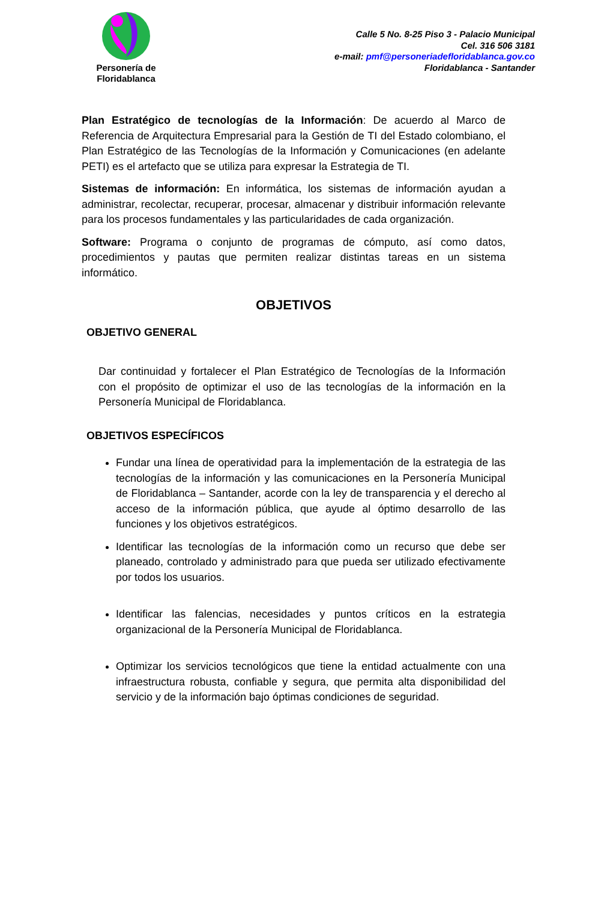Personería de
Floridablanca
Calle 5 No. 8-25 Piso 3 - Palacio Municipal
Cel. 316 506 3181
e-mail: pmf@personeriadefloridablanca.gov.co
Floridablanca - Santander
Plan Estratégico de tecnologías de la Información: De acuerdo al Marco de Referencia de Arquitectura Empresarial para la Gestión de TI del Estado colombiano, el Plan Estratégico de las Tecnologías de la Información y Comunicaciones (en adelante PETI) es el artefacto que se utiliza para expresar la Estrategia de TI.
Sistemas de información: En informática, los sistemas de información ayudan a administrar, recolectar, recuperar, procesar, almacenar y distribuir información relevante para los procesos fundamentales y las particularidades de cada organización.
Software: Programa o conjunto de programas de cómputo, así como datos, procedimientos y pautas que permiten realizar distintas tareas en un sistema informático.
OBJETIVOS
OBJETIVO GENERAL
Dar continuidad y fortalecer el Plan Estratégico de Tecnologías de la Información con el propósito de optimizar el uso de las tecnologías de la información en la Personería Municipal de Floridablanca.
OBJETIVOS ESPECÍFICOS
Fundar una línea de operatividad para la implementación de la estrategia de las tecnologías de la información y las comunicaciones en la Personería Municipal de Floridablanca – Santander, acorde con la ley de transparencia y el derecho al acceso de la información pública, que ayude al óptimo desarrollo de las funciones y los objetivos estratégicos.
Identificar las tecnologías de la información como un recurso que debe ser planeado, controlado y administrado para que pueda ser utilizado efectivamente por todos los usuarios.
Identificar las falencias, necesidades y puntos críticos en la estrategia organizacional de la Personería Municipal de Floridablanca.
Optimizar los servicios tecnológicos que tiene la entidad actualmente con una infraestructura robusta, confiable y segura, que permita alta disponibilidad del servicio y de la información bajo óptimas condiciones de seguridad.